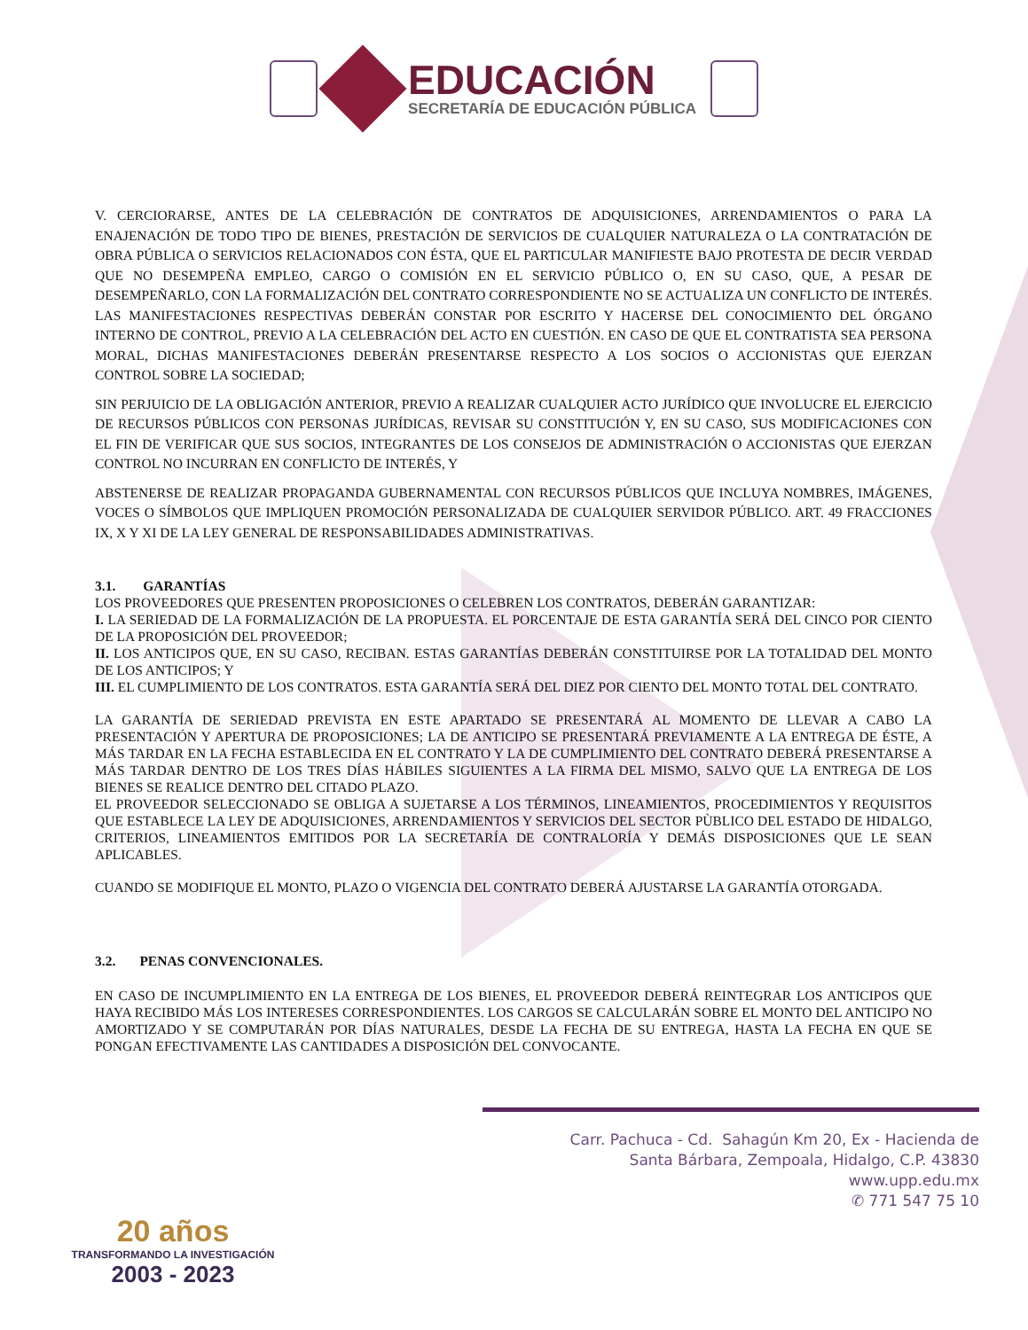EDUCACIÓN
SECRETARÍA DE EDUCACIÓN PÚBLICA
V. CERCIORARSE, ANTES DE LA CELEBRACIÓN DE CONTRATOS DE ADQUISICIONES, ARRENDAMIENTOS O PARA LA ENAJENACIÓN DE TODO TIPO DE BIENES, PRESTACIÓN DE SERVICIOS DE CUALQUIER NATURALEZA O LA CONTRATACIÓN DE OBRA PÚBLICA O SERVICIOS RELACIONADOS CON ÉSTA, QUE EL PARTICULAR MANIFIESTE BAJO PROTESTA DE DECIR VERDAD QUE NO DESEMPEÑA EMPLEO, CARGO O COMISIÓN EN EL SERVICIO PÚBLICO O, EN SU CASO, QUE, A PESAR DE DESEMPEÑARLO, CON LA FORMALIZACIÓN DEL CONTRATO CORRESPONDIENTE NO SE ACTUALIZA UN CONFLICTO DE INTERÉS. LAS MANIFESTACIONES RESPECTIVAS DEBERÁN CONSTAR POR ESCRITO Y HACERSE DEL CONOCIMIENTO DEL ÓRGANO INTERNO DE CONTROL, PREVIO A LA CELEBRACIÓN DEL ACTO EN CUESTIÓN. EN CASO DE QUE EL CONTRATISTA SEA PERSONA MORAL, DICHAS MANIFESTACIONES DEBERÁN PRESENTARSE RESPECTO A LOS SOCIOS O ACCIONISTAS QUE EJERZAN CONTROL SOBRE LA SOCIEDAD;
SIN PERJUICIO DE LA OBLIGACIÓN ANTERIOR, PREVIO A REALIZAR CUALQUIER ACTO JURÍDICO QUE INVOLUCRE EL EJERCICIO DE RECURSOS PÚBLICOS CON PERSONAS JURÍDICAS, REVISAR SU CONSTITUCIÓN Y, EN SU CASO, SUS MODIFICACIONES CON EL FIN DE VERIFICAR QUE SUS SOCIOS, INTEGRANTES DE LOS CONSEJOS DE ADMINISTRACIÓN O ACCIONISTAS QUE EJERZAN CONTROL NO INCURRAN EN CONFLICTO DE INTERÉS, Y
ABSTENERSE DE REALIZAR PROPAGANDA GUBERNAMENTAL CON RECURSOS PÚBLICOS QUE INCLUYA NOMBRES, IMÁGENES, VOCES O SÍMBOLOS QUE IMPLIQUEN PROMOCIÓN PERSONALIZADA DE CUALQUIER SERVIDOR PÚBLICO. ART. 49 FRACCIONES IX, X Y XI DE LA LEY GENERAL DE RESPONSABILIDADES ADMINISTRATIVAS.
3.1. GARANTÍAS
LOS PROVEEDORES QUE PRESENTEN PROPOSICIONES O CELEBREN LOS CONTRATOS, DEBERÁN GARANTIZAR:
I. LA SERIEDAD DE LA FORMALIZACIÓN DE LA PROPUESTA. EL PORCENTAJE DE ESTA GARANTÍA SERÁ DEL CINCO POR CIENTO DE LA PROPOSICIÓN DEL PROVEEDOR;
II. LOS ANTICIPOS QUE, EN SU CASO, RECIBAN. ESTAS GARANTÍAS DEBERÁN CONSTITUIRSE POR LA TOTALIDAD DEL MONTO DE LOS ANTICIPOS; Y
III. EL CUMPLIMIENTO DE LOS CONTRATOS. ESTA GARANTÍA SERÁ DEL DIEZ POR CIENTO DEL MONTO TOTAL DEL CONTRATO.
LA GARANTÍA DE SERIEDAD PREVISTA EN ESTE APARTADO SE PRESENTARÁ AL MOMENTO DE LLEVAR A CABO LA PRESENTACIÓN Y APERTURA DE PROPOSICIONES; LA DE ANTICIPO SE PRESENTARÁ PREVIAMENTE A LA ENTREGA DE ÉSTE, A MÁS TARDAR EN LA FECHA ESTABLECIDA EN EL CONTRATO Y LA DE CUMPLIMIENTO DEL CONTRATO DEBERÁ PRESENTARSE A MÁS TARDAR DENTRO DE LOS TRES DÍAS HÁBILES SIGUIENTES A LA FIRMA DEL MISMO, SALVO QUE LA ENTREGA DE LOS BIENES SE REALICE DENTRO DEL CITADO PLAZO.
EL PROVEEDOR SELECCIONADO SE OBLIGA A SUJETARSE A LOS TÉRMINOS, LINEAMIENTOS, PROCEDIMIENTOS Y REQUISITOS QUE ESTABLECE LA LEY DE ADQUISICIONES, ARRENDAMIENTOS Y SERVICIOS DEL SECTOR PÙBLICO DEL ESTADO DE HIDALGO, CRITERIOS, LINEAMIENTOS EMITIDOS POR LA SECRETARÍA DE CONTRALORÍA Y DEMÁS DISPOSICIONES QUE LE SEAN APLICABLES.
CUANDO SE MODIFIQUE EL MONTO, PLAZO O VIGENCIA DEL CONTRATO DEBERÁ AJUSTARSE LA GARANTÍA OTORGADA.
3.2. PENAS CONVENCIONALES.
EN CASO DE INCUMPLIMIENTO EN LA ENTREGA DE LOS BIENES, EL PROVEEDOR DEBERÁ REINTEGRAR LOS ANTICIPOS QUE HAYA RECIBIDO MÁS LOS INTERESES CORRESPONDIENTES. LOS CARGOS SE CALCULARÁN SOBRE EL MONTO DEL ANTICIPO NO AMORTIZADO Y SE COMPUTARÁN POR DÍAS NATURALES, DESDE LA FECHA DE SU ENTREGA, HASTA LA FECHA EN QUE SE PONGAN EFECTIVAMENTE LAS CANTIDADES A DISPOSICIÓN DEL CONVOCANTE.
20 años
TRANSFORMANDO LA INVESTIGACIÓN
2003 - 2023
Carr. Pachuca - Cd. Sahagún Km 20, Ex - Hacienda de
Santa Bárbara, Zempoala, Hidalgo, C.P. 43830
www.upp.edu.mx
✆ 771 547 75 10